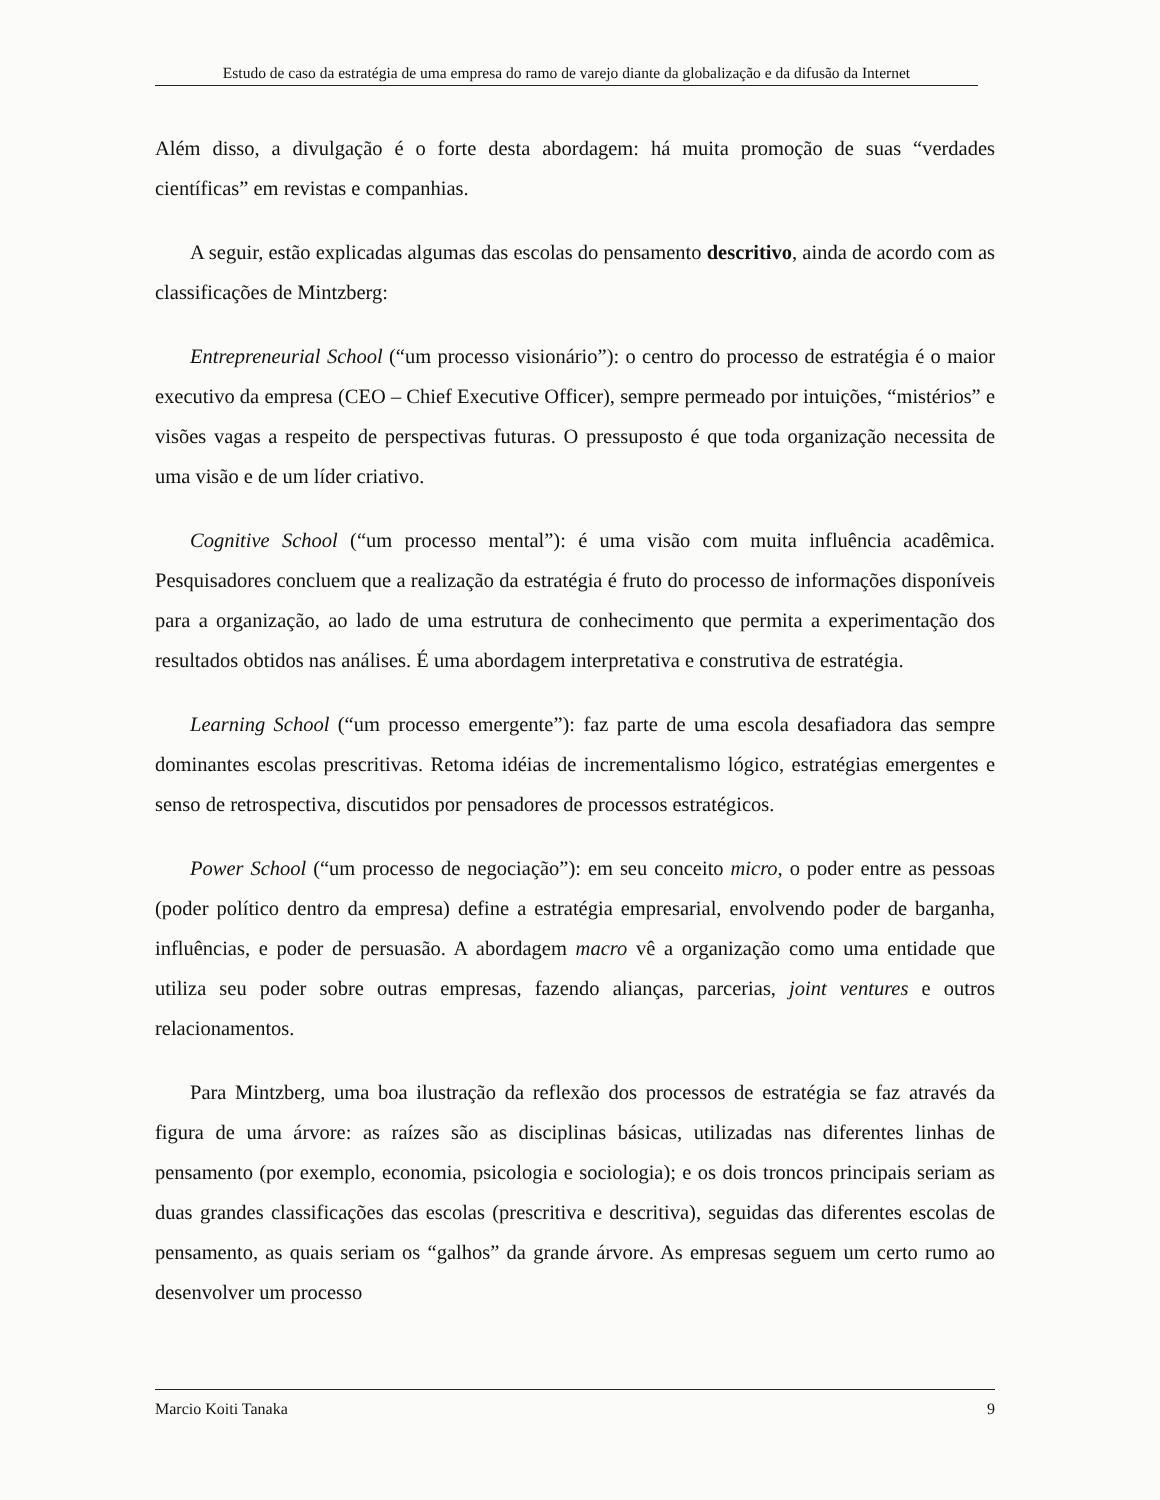Estudo de caso da estratégia de uma empresa do ramo de varejo diante da globalização e da difusão da Internet
Além disso, a divulgação é o forte desta abordagem: há muita promoção de suas “verdades científicas” em revistas e companhias.
A seguir, estão explicadas algumas das escolas do pensamento descritivo, ainda de acordo com as classificações de Mintzberg:
Entrepreneurial School (“um processo visionário”): o centro do processo de estratégia é o maior executivo da empresa (CEO – Chief Executive Officer), sempre permeado por intuições, “mistérios” e visões vagas a respeito de perspectivas futuras. O pressuposto é que toda organização necessita de uma visão e de um líder criativo.
Cognitive School (“um processo mental”): é uma visão com muita influência acadêmica. Pesquisadores concluem que a realização da estratégia é fruto do processo de informações disponíveis para a organização, ao lado de uma estrutura de conhecimento que permita a experimentação dos resultados obtidos nas análises. É uma abordagem interpretativa e construtiva de estratégia.
Learning School (“um processo emergente”): faz parte de uma escola desafiadora das sempre dominantes escolas prescritivas. Retoma idéias de incrementalismo lógico, estratégias emergentes e senso de retrospectiva, discutidos por pensadores de processos estratégicos.
Power School (“um processo de negociação”): em seu conceito micro, o poder entre as pessoas (poder político dentro da empresa) define a estratégia empresarial, envolvendo poder de barganha, influências, e poder de persuasão. A abordagem macro vê a organização como uma entidade que utiliza seu poder sobre outras empresas, fazendo alianças, parcerias, joint ventures e outros relacionamentos.
Para Mintzberg, uma boa ilustração da reflexão dos processos de estratégia se faz através da figura de uma árvore: as raízes são as disciplinas básicas, utilizadas nas diferentes linhas de pensamento (por exemplo, economia, psicologia e sociologia); e os dois troncos principais seriam as duas grandes classificações das escolas (prescritiva e descritiva), seguidas das diferentes escolas de pensamento, as quais seriam os “galhos” da grande árvore. As empresas seguem um certo rumo ao desenvolver um processo
Marcio Koiti Tanaka 9